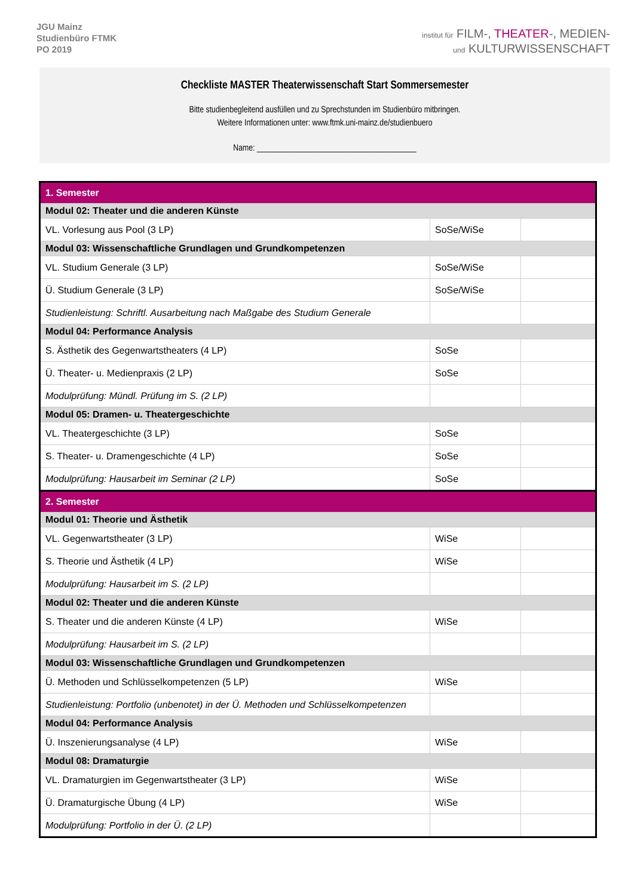JGU Mainz
Studienbüro FTMK
PO 2019
institut für FILM-, THEATER-, MEDIEN-
und KULTURWISSENSCHAFT
Checkliste MASTER Theaterwissenschaft Start Sommersemester
Bitte studienbegleitend ausfüllen und zu Sprechstunden im Studienbüro mitbringen.
Weitere Informationen unter: www.ftmk.uni-mainz.de/studienbuero
Name: _______________________________________
| 1. Semester | | |
| Modul 02: Theater und die anderen Künste | | |
| VL. Vorlesung aus Pool (3 LP) | SoSe/WiSe | |
| Modul 03: Wissenschaftliche Grundlagen und Grundkompetenzen | | |
| VL. Studium Generale (3 LP) | SoSe/WiSe | |
| Ü. Studium Generale (3 LP) | SoSe/WiSe | |
| Studienleistung: Schriftl. Ausarbeitung nach Maßgabe des Studium Generale | | |
| Modul 04: Performance Analysis | | |
| S. Ästhetik des Gegenwartstheaters (4 LP) | SoSe | |
| Ü. Theater- u. Medienpraxis (2 LP) | SoSe | |
| Modulprüfung: Mündl. Prüfung im S. (2 LP) | | |
| Modul 05: Dramen- u. Theatergeschichte | | |
| VL. Theatergeschichte (3 LP) | SoSe | |
| S. Theater- u. Dramengeschichte (4 LP) | SoSe | |
| Modulprüfung: Hausarbeit im Seminar (2 LP) | SoSe | |
| 2. Semester | | |
| Modul 01: Theorie und Ästhetik | | |
| VL. Gegenwartstheater (3 LP) | WiSe | |
| S. Theorie und Ästhetik (4 LP) | WiSe | |
| Modulprüfung: Hausarbeit im S. (2 LP) | | |
| Modul 02: Theater und die anderen Künste | | |
| S. Theater und die anderen Künste (4 LP) | WiSe | |
| Modulprüfung: Hausarbeit im S. (2 LP) | | |
| Modul 03: Wissenschaftliche Grundlagen und Grundkompetenzen | | |
| Ü. Methoden und Schlüsselkompetenzen (5 LP) | WiSe | |
| Studienleistung: Portfolio (unbenotet) in der Ü. Methoden und Schlüsselkompetenzen | | |
| Modul 04: Performance Analysis | | |
| Ü. Inszenierungsanalyse (4 LP) | WiSe | |
| Modul 08: Dramaturgie | | |
| VL. Dramaturgien im Gegenwartstheater (3 LP) | WiSe | |
| Ü. Dramaturgische Übung (4 LP) | WiSe | |
| Modulprüfung: Portfolio in der Ü. (2 LP) | | |